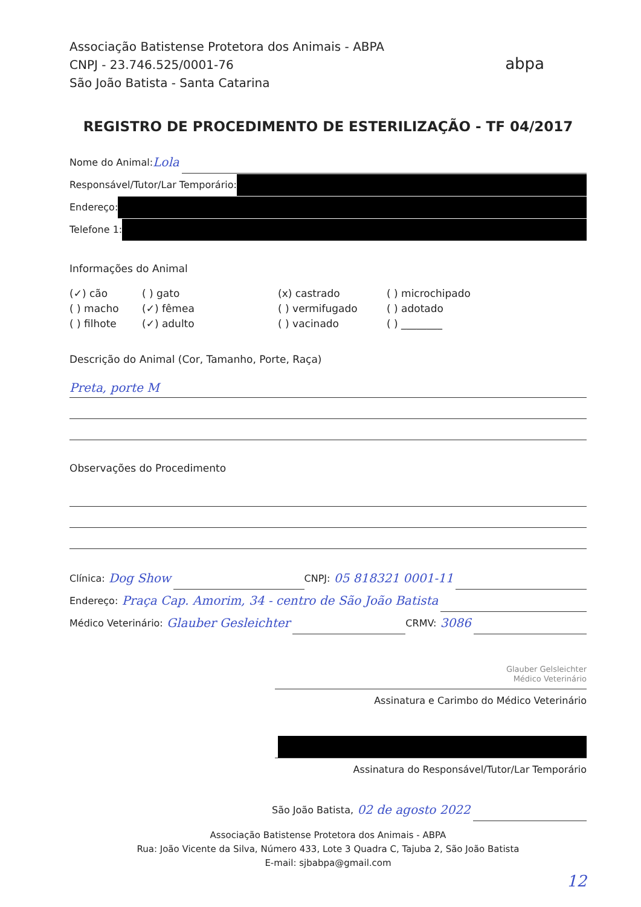Associação Batistense Protetora dos Animais - ABPA
CNPJ - 23.746.525/0001-76
São João Batista - Santa Catarina
abpa
REGISTRO DE PROCEDIMENTO DE ESTERILIZAÇÃO - TF 04/2017
Nome do Animal: Lola
Responsável/Tutor/Lar Temporário:
Endereço:
Telefone 1:
Informações do Animal
(✓) cão
( ) gato
(x) castrado
( ) microchipado
( ) macho
(✓) fêmea
( ) vermifugado
( ) adotado
( ) filhote
(✓) adulto
( ) vacinado
( ) ________
Descrição do Animal (Cor, Tamanho, Porte, Raça)
Preta, porte M
Observações do Procedimento
Clínica: Dog Show CNPJ: 05 818321 0001-11
Endereço: Praça Cap. Amorim, 34 - centro de São João Batista
Médico Veterinário: Glauber Gesleichter CRMV: 3086
Glauber Gelsleichter
Médico Veterinário
Assinatura e Carimbo do Médico Veterinário
Assinatura do Responsável/Tutor/Lar Temporário
São João Batista, 02 de agosto 2022
Associação Batistense Protetora dos Animais - ABPA
Rua: João Vicente da Silva, Número 433, Lote 3 Quadra C, Tajuba 2, São João Batista
E-mail: sjbabpa@gmail.com
12